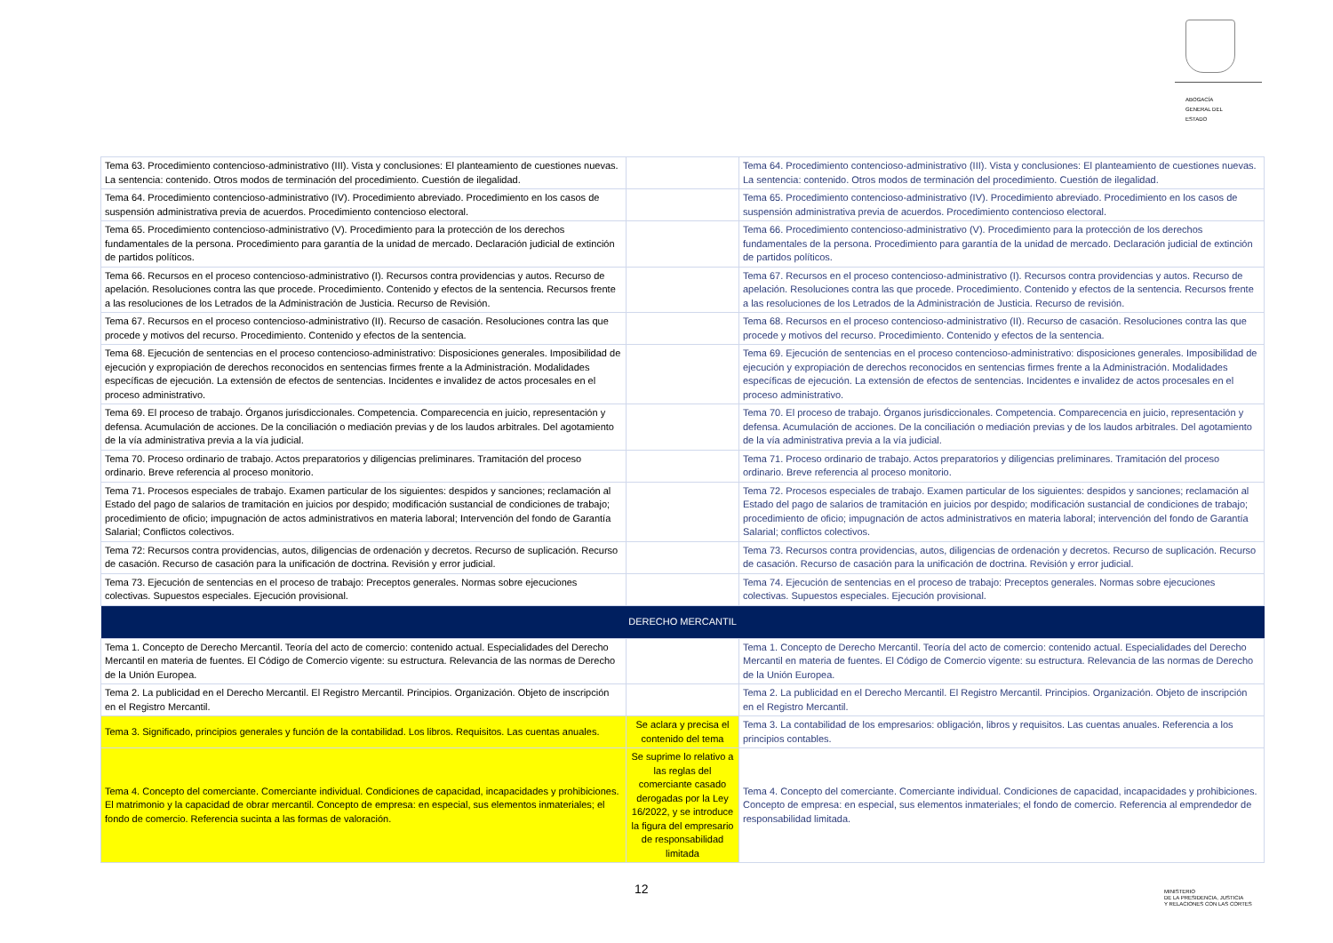ABOGACÍA
GENERAL DEL
ESTADO
| Tema 63. Procedimiento contencioso-administrativo (III). Vista y conclusiones: El planteamiento de cuestiones nuevas. La sentencia: contenido. Otros modos de terminación del procedimiento. Cuestión de ilegalidad. | | Tema 64. Procedimiento contencioso-administrativo (III). Vista y conclusiones: El planteamiento de cuestiones nuevas. La sentencia: contenido. Otros modos de terminación del procedimiento. Cuestión de ilegalidad. |
| Tema 64. Procedimiento contencioso-administrativo (IV). Procedimiento abreviado. Procedimiento en los casos de suspensión administrativa previa de acuerdos. Procedimiento contencioso electoral. | | Tema 65. Procedimiento contencioso-administrativo (IV). Procedimiento abreviado. Procedimiento en los casos de suspensión administrativa previa de acuerdos. Procedimiento contencioso electoral. |
| Tema 65. Procedimiento contencioso-administrativo (V). Procedimiento para la protección de los derechos fundamentales de la persona. Procedimiento para garantía de la unidad de mercado. Declaración judicial de extinción de partidos políticos. | | Tema 66. Procedimiento contencioso-administrativo (V). Procedimiento para la protección de los derechos fundamentales de la persona. Procedimiento para garantía de la unidad de mercado. Declaración judicial de extinción de partidos políticos. |
| Tema 66. Recursos en el proceso contencioso-administrativo (I). Recursos contra providencias y autos. Recurso de apelación. Resoluciones contra las que procede. Procedimiento. Contenido y efectos de la sentencia. Recursos frente a las resoluciones de los Letrados de la Administración de Justicia. Recurso de Revisión. | | Tema 67. Recursos en el proceso contencioso-administrativo (I). Recursos contra providencias y autos. Recurso de apelación. Resoluciones contra las que procede. Procedimiento. Contenido y efectos de la sentencia. Recursos frente a las resoluciones de los Letrados de la Administración de Justicia. Recurso de revisión. |
| Tema 67. Recursos en el proceso contencioso-administrativo (II). Recurso de casación. Resoluciones contra las que procede y motivos del recurso. Procedimiento. Contenido y efectos de la sentencia. | | Tema 68. Recursos en el proceso contencioso-administrativo (II). Recurso de casación. Resoluciones contra las que procede y motivos del recurso. Procedimiento. Contenido y efectos de la sentencia. |
| Tema 68. Ejecución de sentencias en el proceso contencioso-administrativo: Disposiciones generales. Imposibilidad de ejecución y expropiación de derechos reconocidos en sentencias firmes frente a la Administración. Modalidades específicas de ejecución. La extensión de efectos de sentencias. Incidentes e invalidez de actos procesales en el proceso administrativo. | | Tema 69. Ejecución de sentencias en el proceso contencioso-administrativo: disposiciones generales. Imposibilidad de ejecución y expropiación de derechos reconocidos en sentencias firmes frente a la Administración. Modalidades específicas de ejecución. La extensión de efectos de sentencias. Incidentes e invalidez de actos procesales en el proceso administrativo. |
| Tema 69. El proceso de trabajo. Órganos jurisdiccionales. Competencia. Comparecencia en juicio, representación y defensa. Acumulación de acciones. De la conciliación o mediación previas y de los laudos arbitrales. Del agotamiento de la vía administrativa previa a la vía judicial. | | Tema 70. El proceso de trabajo. Órganos jurisdiccionales. Competencia. Comparecencia en juicio, representación y defensa. Acumulación de acciones. De la conciliación o mediación previas y de los laudos arbitrales. Del agotamiento de la vía administrativa previa a la vía judicial. |
| Tema 70. Proceso ordinario de trabajo. Actos preparatorios y diligencias preliminares. Tramitación del proceso ordinario. Breve referencia al proceso monitorio. | | Tema 71. Proceso ordinario de trabajo. Actos preparatorios y diligencias preliminares. Tramitación del proceso ordinario. Breve referencia al proceso monitorio. |
| Tema 71. Procesos especiales de trabajo. Examen particular de los siguientes: despidos y sanciones; reclamación al Estado del pago de salarios de tramitación en juicios por despido; modificación sustancial de condiciones de trabajo; procedimiento de oficio; impugnación de actos administrativos en materia laboral; Intervención del fondo de Garantía Salarial; Conflictos colectivos. | | Tema 72. Procesos especiales de trabajo. Examen particular de los siguientes: despidos y sanciones; reclamación al Estado del pago de salarios de tramitación en juicios por despido; modificación sustancial de condiciones de trabajo; procedimiento de oficio; impugnación de actos administrativos en materia laboral; intervención del fondo de Garantía Salarial; conflictos colectivos. |
| Tema 72: Recursos contra providencias, autos, diligencias de ordenación y decretos. Recurso de suplicación. Recurso de casación. Recurso de casación para la unificación de doctrina. Revisión y error judicial. | | Tema 73. Recursos contra providencias, autos, diligencias de ordenación y decretos. Recurso de suplicación. Recurso de casación. Recurso de casación para la unificación de doctrina. Revisión y error judicial. |
| Tema 73. Ejecución de sentencias en el proceso de trabajo: Preceptos generales. Normas sobre ejecuciones colectivas. Supuestos especiales. Ejecución provisional. | | Tema 74. Ejecución de sentencias en el proceso de trabajo: Preceptos generales. Normas sobre ejecuciones colectivas. Supuestos especiales. Ejecución provisional. |
| DERECHO MERCANTIL | | |
| Tema 1. Concepto de Derecho Mercantil. Teoría del acto de comercio: contenido actual. Especialidades del Derecho Mercantil en materia de fuentes. El Código de Comercio vigente: su estructura. Relevancia de las normas de Derecho de la Unión Europea. | | Tema 1. Concepto de Derecho Mercantil. Teoría del acto de comercio: contenido actual. Especialidades del Derecho Mercantil en materia de fuentes. El Código de Comercio vigente: su estructura. Relevancia de las normas de Derecho de la Unión Europea. |
| Tema 2. La publicidad en el Derecho Mercantil. El Registro Mercantil. Principios. Organización. Objeto de inscripción en el Registro Mercantil. | | Tema 2. La publicidad en el Derecho Mercantil. El Registro Mercantil. Principios. Organización. Objeto de inscripción en el Registro Mercantil. |
| Tema 3. Significado, principios generales y función de la contabilidad. Los libros. Requisitos. Las cuentas anuales. | Se aclara y precisa el contenido del tema | Tema 3. La contabilidad de los empresarios: obligación, libros y requisitos. Las cuentas anuales. Referencia a los principios contables. |
| Tema 4. Concepto del comerciante. Comerciante individual. Condiciones de capacidad, incapacidades y prohibiciones. El matrimonio y la capacidad de obrar mercantil. Concepto de empresa: en especial, sus elementos inmateriales; el fondo de comercio. Referencia sucinta a las formas de valoración. | Se suprime lo relativo a las reglas del comerciante casado derogadas por la Ley 16/2022, y se introduce la figura del empresario de responsabilidad limitada | Tema 4. Concepto del comerciante. Comerciante individual. Condiciones de capacidad, incapacidades y prohibiciones. Concepto de empresa: en especial, sus elementos inmateriales; el fondo de comercio. Referencia al emprendedor de responsabilidad limitada. |
12
MINISTERIO
DE LA PRESIDENCIA, JUSTICIA
Y RELACIONES CON LAS CORTES